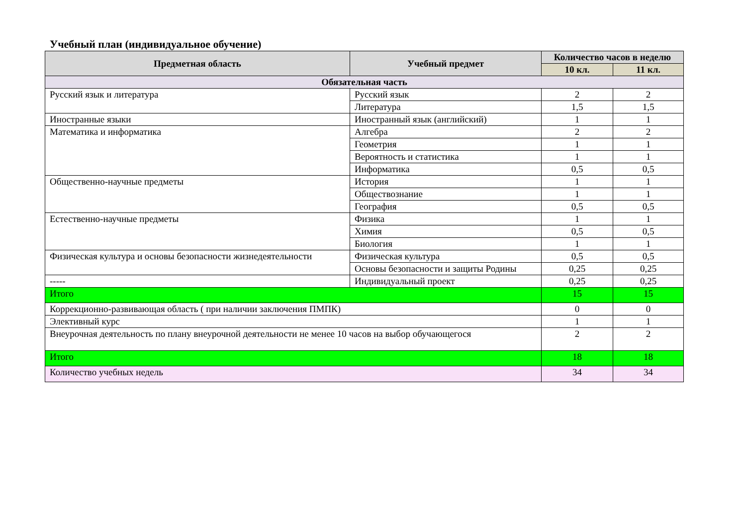Учебный план (индивидуальное обучение)
| Предметная область | Учебный предмет | Количество часов в неделю | |
| --- | --- | --- | --- |
| | | 10 кл. | 11 кл. |
| Обязательная часть | | | |
| Русский язык и литература | Русский язык | 2 | 2 |
| | Литература | 1,5 | 1,5 |
| Иностранные языки | Иностранный язык (английский) | 1 | 1 |
| Математика и информатика | Алгебра | 2 | 2 |
| | Геометрия | 1 | 1 |
| | Вероятность и статистика | 1 | 1 |
| | Информатика | 0,5 | 0,5 |
| Общественно-научные предметы | История | 1 | 1 |
| | Обществознание | 1 | 1 |
| | География | 0,5 | 0,5 |
| Естественно-научные предметы | Физика | 1 | 1 |
| | Химия | 0,5 | 0,5 |
| | Биология | 1 | 1 |
| Физическая культура и основы безопасности жизнедеятельности | Физическая культура | 0,5 | 0,5 |
| | Основы безопасности и защиты Родины | 0,25 | 0,25 |
| ----- | Индивидуальный проект | 0,25 | 0,25 |
| Итого | | 15 | 15 |
| Коррекционно-развивающая область ( при наличии заключения ПМПК) | | 0 | 0 |
| Элективный курс | | 1 | 1 |
| Внеурочная деятельность по плану внеурочной деятельности не менее 10 часов на выбор обучающегося | | 2 | 2 |
| Итого | | 18 | 18 |
| Количество учебных недель | | 34 | 34 |